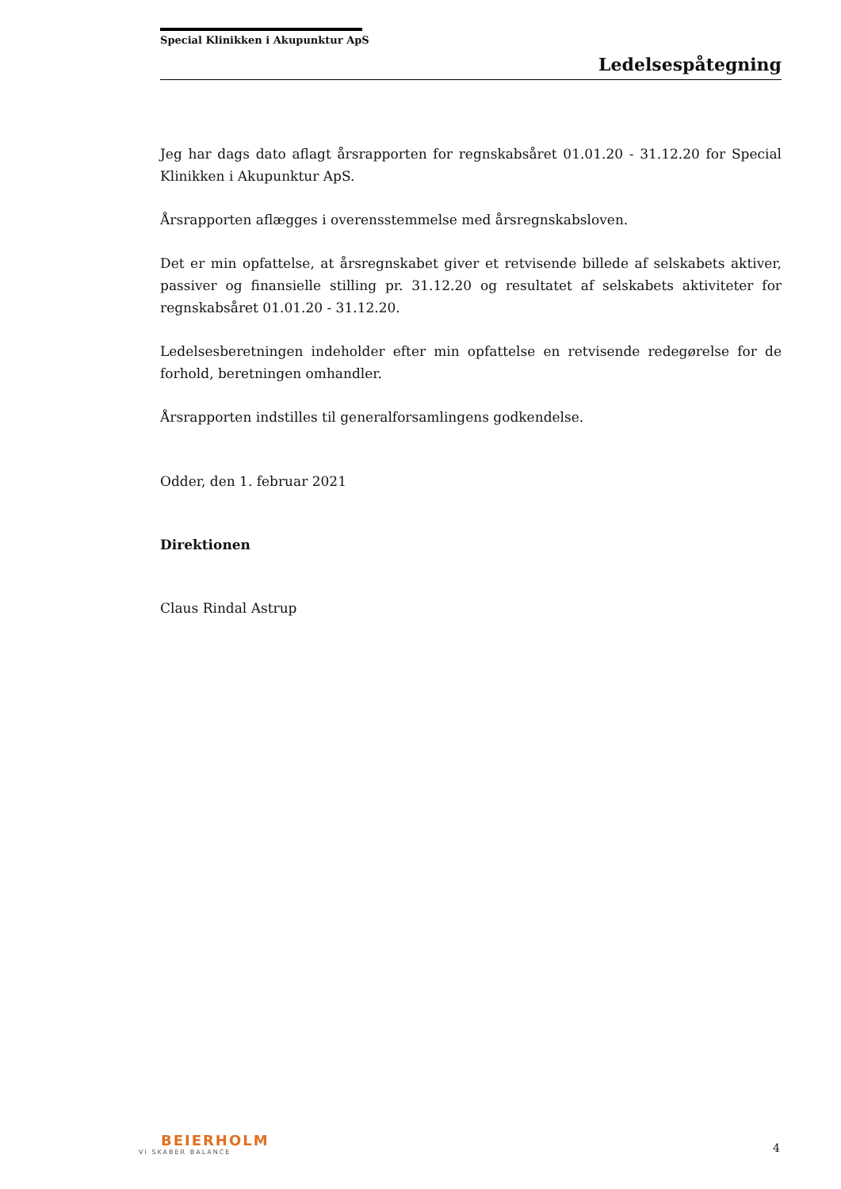Special Klinikken i Akupunktur ApS
Ledelsespåtegning
Jeg har dags dato aflagt årsrapporten for regnskabsåret 01.01.20 - 31.12.20 for Special Klinikken i Akupunktur ApS.
Årsrapporten aflægges i overensstemmelse med årsregnskabsloven.
Det er min opfattelse, at årsregnskabet giver et retvisende billede af selskabets aktiver, passiver og finansielle stilling pr. 31.12.20 og resultatet af selskabets aktiviteter for regnskabsåret 01.01.20 - 31.12.20.
Ledelsesberetningen indeholder efter min opfattelse en retvisende redegørelse for de forhold, beretningen omhandler.
Årsrapporten indstilles til generalforsamlingens godkendelse.
Odder, den 1. februar 2021
Direktionen
Claus Rindal Astrup
BEIERHOLM
VI SKABER BALANCE
4